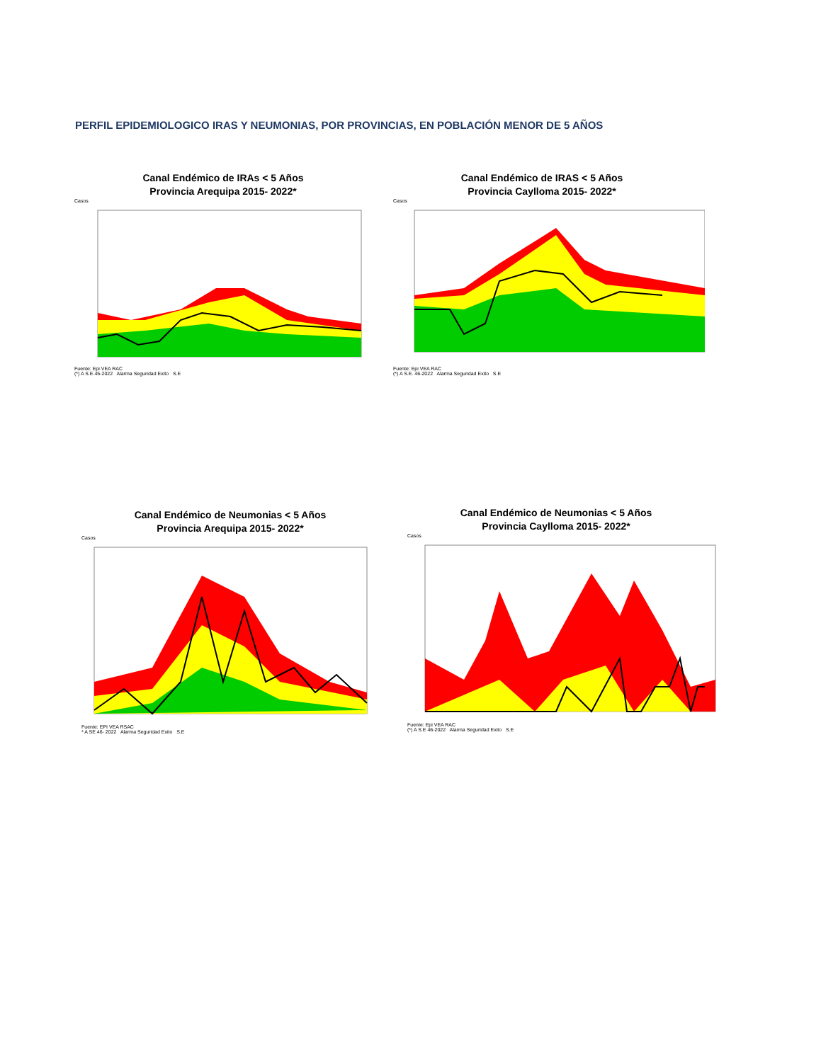PERFIL EPIDEMIOLOGICO IRAS Y NEUMONIAS, POR PROVINCIAS, EN POBLACIÓN MENOR DE 5 AÑOS
Canal Endémico de IRAs < 5 Años
Provincia Arequipa 2015- 2022*
Casos
Fuente: Epi VEA RAC
(*) A S.E.45-2022 Alarma Seguridad Exito S.E
Canal Endémico de IRAS < 5 Años
Provincia Caylloma 2015- 2022*
Casos
Fuente: Epi VEA RAC
(*) A S.E. 46-2022 Alarma Seguridad Exito S.E
Canal Endémico de Neumonias < 5 Años
Provincia Arequipa 2015- 2022*
Casos
Fuente: EPI VEA RSAC
* A SE 46- 2022 Alarma Seguridad Exito S.E
Canal Endémico de Neumonias < 5 Años
Provincia Caylloma 2015- 2022*
Casos
Fuente: Epi VEA RAC
(*) A S.E 46-2022 Alarma Seguridad Exito S.E